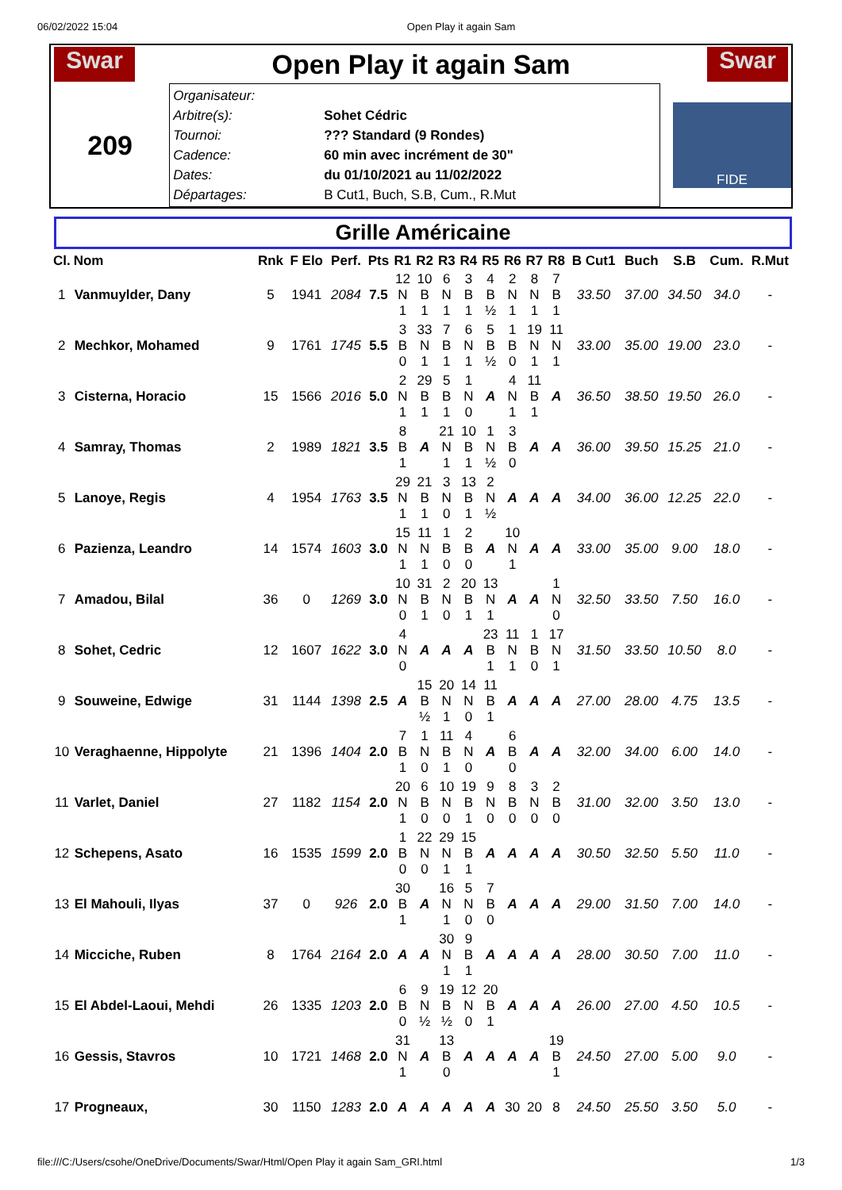06/02/2022 15:04 Open Play it again Sam
Swar
Open Play it again Sam
Swar
209
Organisateur:
Arbitre(s): Sohet Cédric
Tournoi:??? Standard (9 Rondes)
Cadence: 60 min avec incrément de 30"
Dates: du 01/10/2021 au 11/02/2022
Départages: B Cut1, Buch, S.B, Cum., R.Mut
FIDE
Grille Américaine
| Cl. | Nom | Rnk | F Elo | Perf. | Pts | R1 | R2 | R3 | R4 | R5 | R6 | R7 | R8 | B Cut1 | Buch | S.B | Cum. | R.Mut |
| --- | --- | --- | --- | --- | --- | --- | --- | --- | --- | --- | --- | --- | --- | --- | --- | --- | --- | --- |
| 1 | Vanmuylder, Dany | 5 | 1941 | 2084 | 7.5 | 12 N 1 | 10 B 1 | 6 N 1 | 3 B 1 | 4 B ½ | 2 N 1 | 8 N 1 | 7 B 1 | 33.50 | 37.00 | 34.50 | 34.0 | - |
| 2 | Mechkor, Mohamed | 9 | 1761 | 1745 | 5.5 | 3 B 0 | 33 N 1 | 7 B 1 | 6 N 1 | 5 B ½ | 1 B 0 | 19 N 1 | 11 N 1 | 33.00 | 35.00 | 19.00 | 23.0 | - |
| 3 | Cisterna, Horacio | 15 | 1566 | 2016 | 5.0 | 2 N 1 | 29 B 1 | 5 B 1 | 1 N 0 | A | 4 N 1 | 11 B 1 | A | 36.50 | 38.50 | 19.50 | 26.0 | - |
| 4 | Samray, Thomas | 2 | 1989 | 1821 | 3.5 | 8 B 1 | A | 21 N 1 | 10 B 1 | 1 N ½ | 3 B 0 | A | A | 36.00 | 39.50 | 15.25 | 21.0 | - |
| 5 | Lanoye, Regis | 4 | 1954 | 1763 | 3.5 | 29 N 1 | 21 B 1 | 3 N 0 | 13 B 1 | 2 N ½ | A | A | A | 34.00 | 36.00 | 12.25 | 22.0 | - |
| 6 | Pazienza, Leandro | 14 | 1574 | 1603 | 3.0 | 15 N 1 | 11 N 1 | 1 B 0 | 2 B 0 | A | 10 N 1 | A | A | 33.00 | 35.00 | 9.00 | 18.0 | - |
| 7 | Amadou, Bilal | 36 | 0 | 1269 | 3.0 | 10 N 0 | 31 B 1 | 2 N 0 | 20 B 1 | 13 N 1 | A | A | 1 N 0 | 32.50 | 33.50 | 7.50 | 16.0 | - |
| 8 | Sohet, Cedric | 12 | 1607 | 1622 | 3.0 | 4 N 0 | A | A | A | 23 B 1 | 11 N 1 | 1 B 0 | 17 N 1 | 31.50 | 33.50 | 10.50 | 8.0 | - |
| 9 | Souweine, Edwige | 31 | 1144 | 1398 | 2.5 | A | 15 B ½ | 20 N 1 | 14 N 0 | 11 B 1 | A | A | A | 27.00 | 28.00 | 4.75 | 13.5 | - |
| 10 | Veraghaenne, Hippolyte | 21 | 1396 | 1404 | 2.0 | 7 B 1 | 1 N 0 | 11 B 1 | 4 N 0 | A | 6 B 0 | A | A | 32.00 | 34.00 | 6.00 | 14.0 | - |
| 11 | Varlet, Daniel | 27 | 1182 | 1154 | 2.0 | 20 N 1 | 6 B 0 | 10 N 0 | 19 B 1 | 9 N 0 | 8 B 0 | 3 N 0 | 2 B 0 | 31.00 | 32.00 | 3.50 | 13.0 | - |
| 12 | Schepens, Asato | 16 | 1535 | 1599 | 2.0 | 1 B 0 | 22 N 0 | 29 N 1 | 15 B 1 | A | A | A | A | 30.50 | 32.50 | 5.50 | 11.0 | - |
| 13 | El Mahouli, Ilyas | 37 | 0 | 926 | 2.0 | 30 B 1 | A | 16 N 1 | 5 N 0 | 7 B 0 | A | A | A | 29.00 | 31.50 | 7.00 | 14.0 | - |
| 14 | Micciche, Ruben | 8 | 1764 | 2164 | 2.0 | A | A | 30 N 1 | 9 B 1 | A | A | A | A | 28.00 | 30.50 | 7.00 | 11.0 | - |
| 15 | El Abdel-Laoui, Mehdi | 26 | 1335 | 1203 | 2.0 | 6 B 0 | 9 N ½ | 19 B ½ | 12 N 0 | 20 B 1 | A | A | A | 26.00 | 27.00 | 4.50 | 10.5 | - |
| 16 | Gessis, Stavros | 10 | 1721 | 1468 | 2.0 | 31 N 1 | A | 13 B 0 | A | A | A | A | 19 B 1 | 24.50 | 27.00 | 5.00 | 9.0 | - |
| 17 | Progneaux, | 30 | 1150 | 1283 | 2.0 | A | A | A | A | A | 30 | 20 | 8 | 24.50 | 25.50 | 3.50 | 5.0 | - |
file:///C:/Users/csohe/OneDrive/Documents/Swar/Html/Open Play it again Sam_GRI.html 1/3